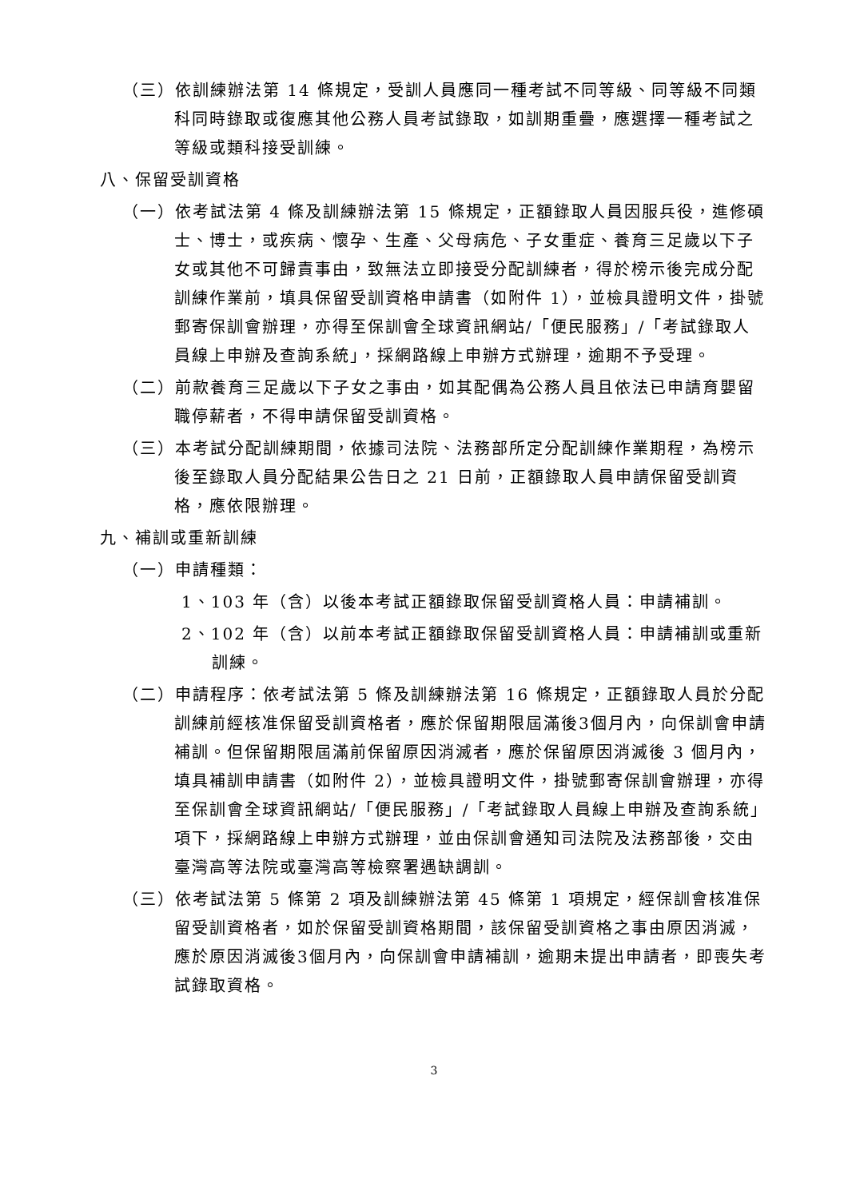（三）依訓練辦法第 14 條規定，受訓人員應同一種考試不同等級、同等級不同類科同時錄取或復應其他公務人員考試錄取，如訓期重疊，應選擇一種考試之等級或類科接受訓練。
八、保留受訓資格
（一）依考試法第 4 條及訓練辦法第 15 條規定，正額錄取人員因服兵役，進修碩士、博士，或疾病、懷孕、生產、父母病危、子女重症、養育三足歲以下子女或其他不可歸責事由，致無法立即接受分配訓練者，得於榜示後完成分配訓練作業前，填具保留受訓資格申請書（如附件 1），並檢具證明文件，掛號郵寄保訓會辦理，亦得至保訓會全球資訊網站/「便民服務」/「考試錄取人員線上申辦及查詢系統」，採網路線上申辦方式辦理，逾期不予受理。
（二）前款養育三足歲以下子女之事由，如其配偶為公務人員且依法已申請育嬰留職停薪者，不得申請保留受訓資格。
（三）本考試分配訓練期間，依據司法院、法務部所定分配訓練作業期程，為榜示後至錄取人員分配結果公告日之 21 日前，正額錄取人員申請保留受訓資格，應依限辦理。
九、補訓或重新訓練
（一）申請種類：
1、103 年（含）以後本考試正額錄取保留受訓資格人員：申請補訓。
2、102 年（含）以前本考試正額錄取保留受訓資格人員：申請補訓或重新訓練。
（二）申請程序：依考試法第 5 條及訓練辦法第 16 條規定，正額錄取人員於分配訓練前經核准保留受訓資格者，應於保留期限屆滿後3個月內，向保訓會申請補訓。但保留期限屆滿前保留原因消滅者，應於保留原因消滅後 3 個月內，填具補訓申請書（如附件 2），並檢具證明文件，掛號郵寄保訓會辦理，亦得至保訓會全球資訊網站/「便民服務」/「考試錄取人員線上申辦及查詢系統」項下，採網路線上申辦方式辦理，並由保訓會通知司法院及法務部後，交由臺灣高等法院或臺灣高等檢察署遇缺調訓。
（三）依考試法第 5 條第 2 項及訓練辦法第 45 條第 1 項規定，經保訓會核准保留受訓資格者，如於保留受訓資格期間，該保留受訓資格之事由原因消滅，應於原因消滅後3個月內，向保訓會申請補訓，逾期未提出申請者，即喪失考試錄取資格。
3